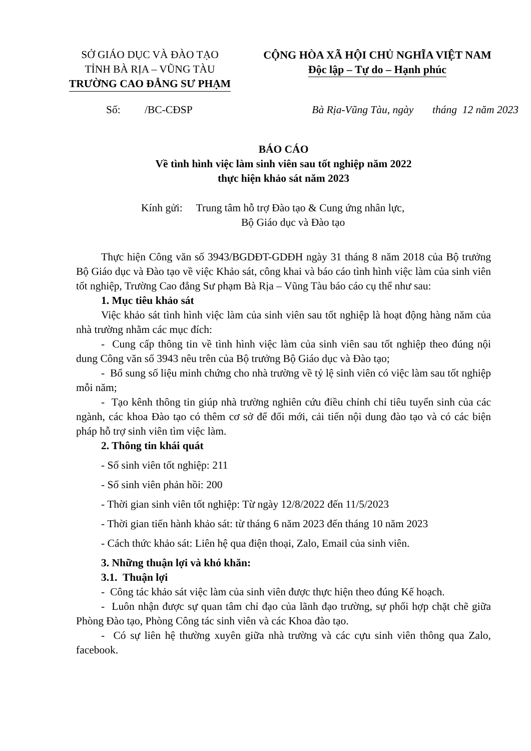SỞ GIÁO DỤC VÀ ĐÀO TẠO
TỈNH BÀ RỊA – VŨNG TÀU
TRƯỜNG CAO ĐẲNG SƯ PHẠM
CỘNG HÒA XÃ HỘI CHỦ NGHĨA VIỆT NAM
Độc lập – Tự do – Hạnh phúc
Số: /BC-CĐSP Bà Rịa-Vũng Tàu, ngày tháng 12 năm 2023
BÁO CÁO
Về tình hình việc làm sinh viên sau tốt nghiệp năm 2022
thực hiện khảo sát năm 2023
Kính gửi: Trung tâm hỗ trợ Đào tạo & Cung ứng nhân lực,
Bộ Giáo dục và Đào tạo
Thực hiện Công văn số 3943/BGDĐT-GDĐH ngày 31 tháng 8 năm 2018 của Bộ trưởng Bộ Giáo dục và Đào tạo về việc Khảo sát, công khai và báo cáo tình hình việc làm của sinh viên tốt nghiệp, Trường Cao đẳng Sư phạm Bà Rịa – Vũng Tàu báo cáo cụ thể như sau:
1. Mục tiêu khảo sát
Việc khảo sát tình hình việc làm của sinh viên sau tốt nghiệp là hoạt động hàng năm của nhà trường nhằm các mục đích:
- Cung cấp thông tin về tình hình việc làm của sinh viên sau tốt nghiệp theo đúng nội dung Công văn số 3943 nêu trên của Bộ trưởng Bộ Giáo dục và Đào tạo;
- Bổ sung số liệu minh chứng cho nhà trường về tỷ lệ sinh viên có việc làm sau tốt nghiệp mỗi năm;
- Tạo kênh thông tin giúp nhà trường nghiên cứu điều chỉnh chỉ tiêu tuyển sinh của các ngành, các khoa Đào tạo có thêm cơ sở để đổi mới, cải tiến nội dung đào tạo và có các biện pháp hỗ trợ sinh viên tìm việc làm.
2. Thông tin khái quát
- Số sinh viên tốt nghiệp: 211
- Số sinh viên phản hồi: 200
- Thời gian sinh viên tốt nghiệp: Từ ngày 12/8/2022 đến 11/5/2023
- Thời gian tiến hành khảo sát: từ tháng 6 năm 2023 đến tháng 10 năm 2023
- Cách thức khảo sát: Liên hệ qua điện thoại, Zalo, Email của sinh viên.
3. Những thuận lợi và khó khăn:
3.1. Thuận lợi
- Công tác khảo sát việc làm của sinh viên được thực hiện theo đúng Kế hoạch.
- Luôn nhận được sự quan tâm chỉ đạo của lãnh đạo trường, sự phối hợp chặt chẽ giữa Phòng Đào tạo, Phòng Công tác sinh viên và các Khoa đào tạo.
- Có sự liên hệ thường xuyên giữa nhà trường và các cựu sinh viên thông qua Zalo, facebook.